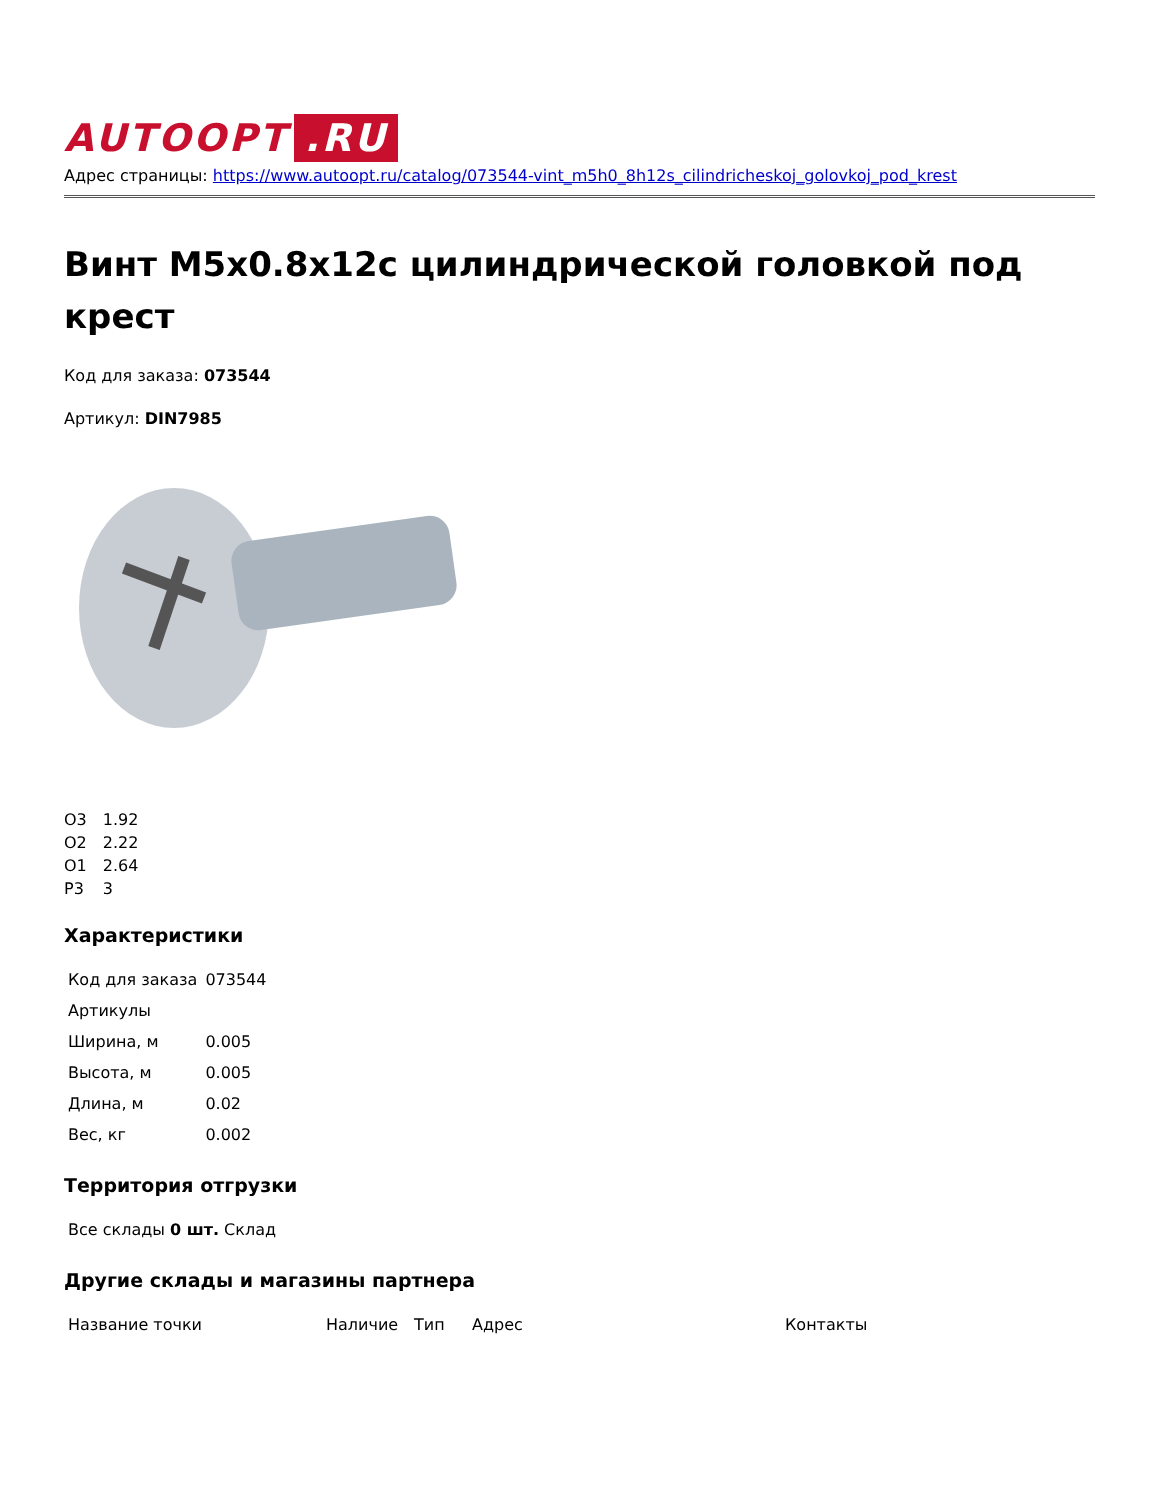AUTOOPT.RU
Адрес страницы: https://www.autoopt.ru/catalog/073544-vint_m5h0_8h12s_cilindricheskoj_golovkoj_pod_krest
Винт M5x0.8x12c цилиндрической головкой под крест
Код для заказа: 073544
Артикул: DIN7985
| О3 | 1.92 |
| О2 | 2.22 |
| О1 | 2.64 |
| Р3 | 3 |
Характеристики
| Код для заказа | 073544 |
| Артикулы | |
| Ширина, м | 0.005 |
| Высота, м | 0.005 |
| Длина, м | 0.02 |
| Вес, кг | 0.002 |
Территория отгрузки
| Все склады 0 шт. Склад |
Другие склады и магазины партнера
| Название точки | Наличие | Тип | Адрес | Контакты |